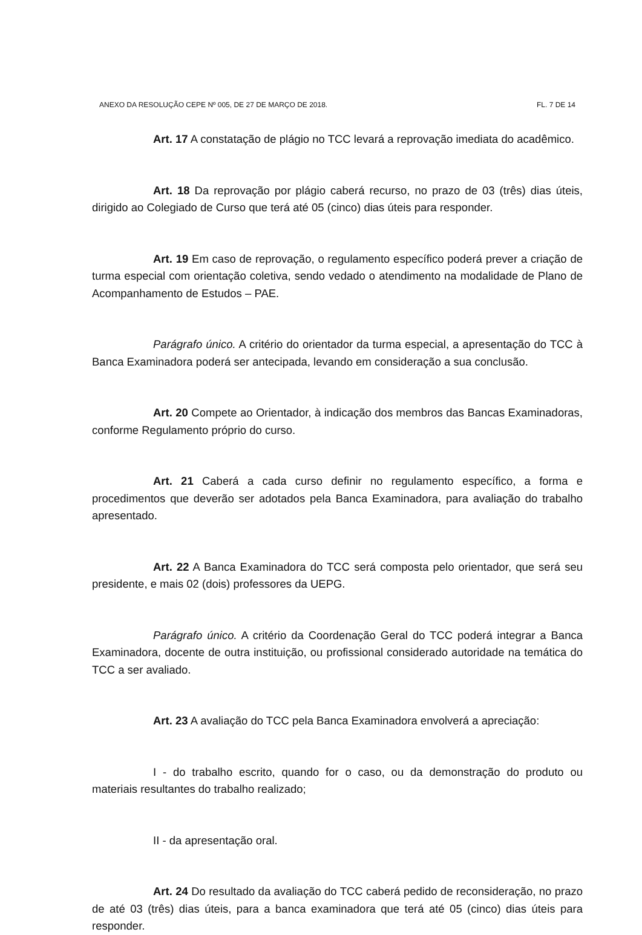ANEXO DA RESOLUÇÃO CEPE Nº 005, DE 27 DE MARÇO DE 2018. FL. 7 DE 14
Art. 17 A constatação de plágio no TCC levará a reprovação imediata do acadêmico.
Art. 18 Da reprovação por plágio caberá recurso, no prazo de 03 (três) dias úteis, dirigido ao Colegiado de Curso que terá até 05 (cinco) dias úteis para responder.
Art. 19 Em caso de reprovação, o regulamento específico poderá prever a criação de turma especial com orientação coletiva, sendo vedado o atendimento na modalidade de Plano de Acompanhamento de Estudos – PAE.
Parágrafo único. A critério do orientador da turma especial, a apresentação do TCC à Banca Examinadora poderá ser antecipada, levando em consideração a sua conclusão.
Art. 20 Compete ao Orientador, à indicação dos membros das Bancas Examinadoras, conforme Regulamento próprio do curso.
Art. 21 Caberá a cada curso definir no regulamento específico, a forma e procedimentos que deverão ser adotados pela Banca Examinadora, para avaliação do trabalho apresentado.
Art. 22 A Banca Examinadora do TCC será composta pelo orientador, que será seu presidente, e mais 02 (dois) professores da UEPG.
Parágrafo único. A critério da Coordenação Geral do TCC poderá integrar a Banca Examinadora, docente de outra instituição, ou profissional considerado autoridade na temática do TCC a ser avaliado.
Art. 23 A avaliação do TCC pela Banca Examinadora envolverá a apreciação:
I - do trabalho escrito, quando for o caso, ou da demonstração do produto ou materiais resultantes do trabalho realizado;
II - da apresentação oral.
Art. 24 Do resultado da avaliação do TCC caberá pedido de reconsideração, no prazo de até 03 (três) dias úteis, para a banca examinadora que terá até 05 (cinco) dias úteis para responder.